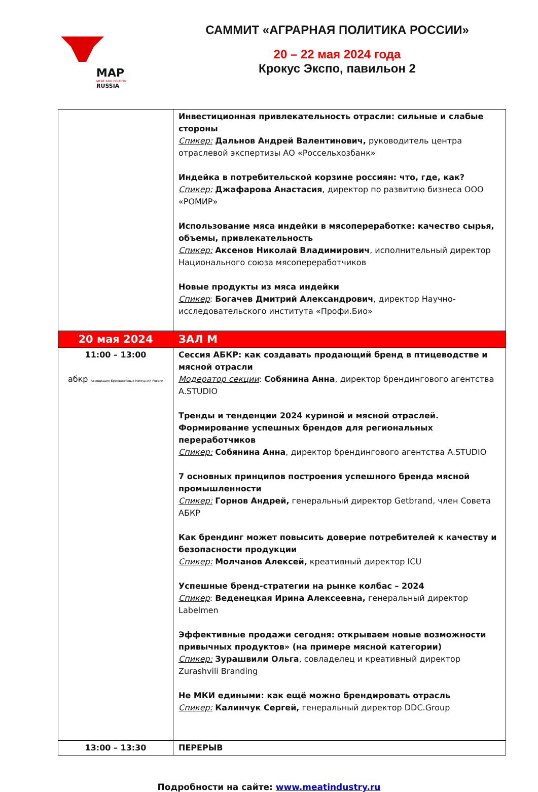MAP
MEAT AND POULTRY
RUSSIA
САММИТ «АГРАРНАЯ ПОЛИТИКА РОССИИ»
20 – 22 мая 2024 года
Крокус Экспо, павильон 2
| | Инвестиционная привлекательность отрасли: сильные и слабые стороны Спикер: Дальнов Андрей Валентинович, руководитель центра отраслевой экспертизы АО «Россельхозбанк» Индейка в потребительской корзине россиян: что, где, как? Спикер: Джафарова Анастасия , директор по развитию бизнеса ООО «РОМИР» Использование мяса индейки в мясопереработке: качество сырья, объемы, привлекательность Спикер: Аксенов Николай Владимирович , исполнительный директор Национального союза мясопереработчиков Новые продукты из мяса индейки Спикер : Богачев Дмитрий Александрович , директор Научно-исследовательского института «Профи.Био» |
| 20 мая 2024 | ЗАЛ М |
| 11:00 – 13:00 абкр Ассоциация Брендинговых Компаний России | Сессия АБКР: как создавать продающий бренд в птицеводстве и мясной отрасли Модератор секции : Собянина Анна , директор брендингового агентства A.STUDIO Тренды и тенденции 2024 куриной и мясной отраслей. Формирование успешных брендов для региональных переработчиков Спикер: Собянина Анна , директор брендингового агентства A.STUDIO 7 основных принципов построения успешного бренда мясной промышленности Спикер: Горнов Андрей, генеральный директор Getbrand, член Совета АБКР Как брендинг может повысить доверие потребителей к качеству и безопасности продукции Спикер: Молчанов Алексей, креативный директор ICU Успешные бренд-стратегии на рынке колбас – 2024 Спикер : Веденецкая Ирина Алексеевна, генеральный директор Labelmen Эффективные продажи сегодня: открываем новые возможности привычных продуктов» (на примере мясной категории) Спикер: Зурашвили Ольга , совладелец и креативный директор Zurashvili Branding Не МКИ едиными: как ещё можно брендировать отрасль Спикер: Калинчук Сергей, генеральный директор DDC.Group |
| 13:00 – 13:30 | ПЕРЕРЫВ |
Подробности на сайте: www.meatindustry.ru